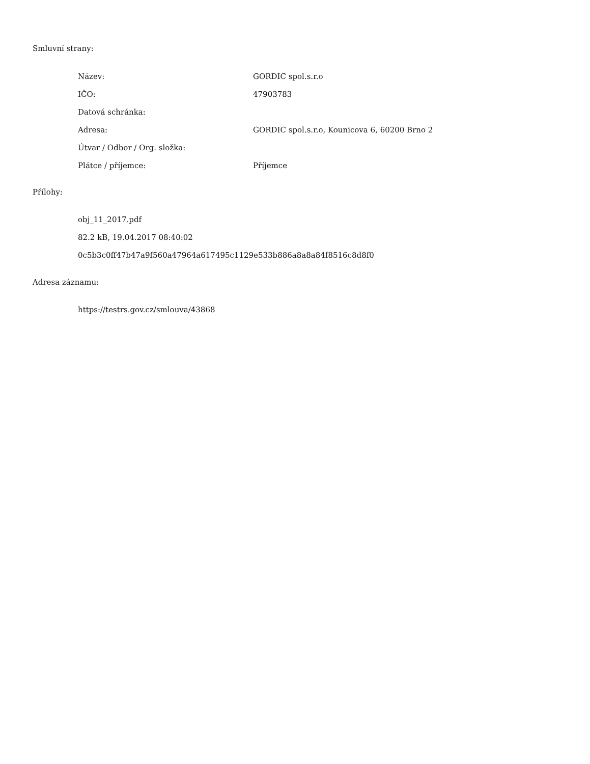Smluvní strany:
| Název: | GORDIC spol.s.r.o |
| IČO: | 47903783 |
| Datová schránka: | |
| Adresa: | GORDIC spol.s.r.o, Kounicova 6, 60200 Brno 2 |
| Útvar / Odbor / Org. složka: | |
| Plátce / příjemce: | Příjemce |
Přílohy:
obj_11_2017.pdf
82.2 kB, 19.04.2017 08:40:02
0c5b3c0ff47b47a9f560a47964a617495c1129e533b886a8a8a84f8516c8d8f0
Adresa záznamu:
https://testrs.gov.cz/smlouva/43868